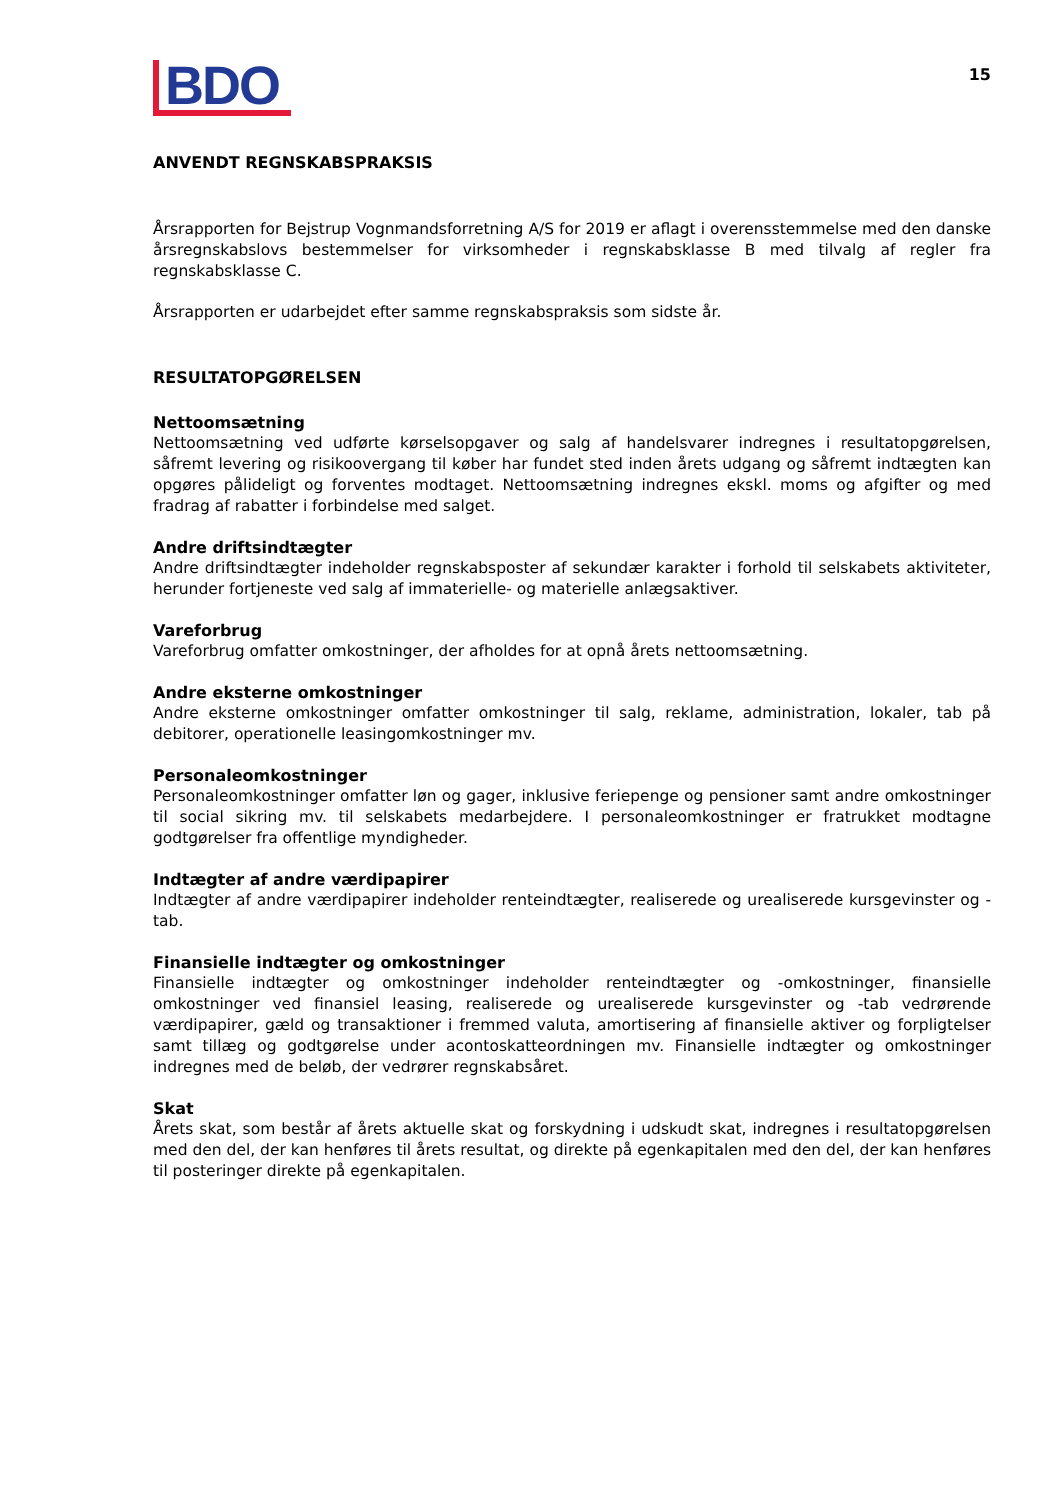BDO
15
ANVENDT REGNSKABSPRAKSIS
Årsrapporten for Bejstrup Vognmandsforretning A/S for 2019 er aflagt i overensstemmelse med den danske årsregnskabslovs bestemmelser for virksomheder i regnskabsklasse B med tilvalg af regler fra regnskabsklasse C.
Årsrapporten er udarbejdet efter samme regnskabspraksis som sidste år.
RESULTATOPGØRELSEN
Nettoomsætning
Nettoomsætning ved udførte kørselsopgaver og salg af handelsvarer indregnes i resultatopgørelsen, såfremt levering og risikoovergang til køber har fundet sted inden årets udgang og såfremt indtægten kan opgøres pålideligt og forventes modtaget. Nettoomsætning indregnes ekskl. moms og afgifter og med fradrag af rabatter i forbindelse med salget.
Andre driftsindtægter
Andre driftsindtægter indeholder regnskabsposter af sekundær karakter i forhold til selskabets aktiviteter, herunder fortjeneste ved salg af immaterielle- og materielle anlægsaktiver.
Vareforbrug
Vareforbrug omfatter omkostninger, der afholdes for at opnå årets nettoomsætning.
Andre eksterne omkostninger
Andre eksterne omkostninger omfatter omkostninger til salg, reklame, administration, lokaler, tab på debitorer, operationelle leasingomkostninger mv.
Personaleomkostninger
Personaleomkostninger omfatter løn og gager, inklusive feriepenge og pensioner samt andre omkostninger til social sikring mv. til selskabets medarbejdere. I personaleomkostninger er fratrukket modtagne godtgørelser fra offentlige myndigheder.
Indtægter af andre værdipapirer
Indtægter af andre værdipapirer indeholder renteindtægter, realiserede og urealiserede kursgevinster og -tab.
Finansielle indtægter og omkostninger
Finansielle indtægter og omkostninger indeholder renteindtægter og -omkostninger, finansielle omkostninger ved finansiel leasing, realiserede og urealiserede kursgevinster og -tab vedrørende værdipapirer, gæld og transaktioner i fremmed valuta, amortisering af finansielle aktiver og forpligtelser samt tillæg og godtgørelse under acontoskatteordningen mv. Finansielle indtægter og omkostninger indregnes med de beløb, der vedrører regnskabsåret.
Skat
Årets skat, som består af årets aktuelle skat og forskydning i udskudt skat, indregnes i resultatopgørelsen med den del, der kan henføres til årets resultat, og direkte på egenkapitalen med den del, der kan henføres til posteringer direkte på egenkapitalen.